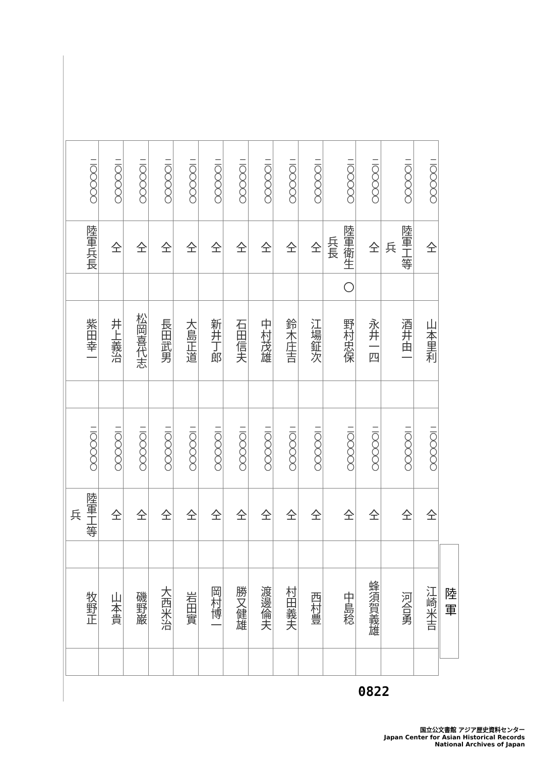| 二〇〇〇〇〇 | 二〇〇〇〇〇 | 二〇〇〇〇〇 | 二〇〇〇〇〇 | 二〇〇〇〇〇 | 二〇〇〇〇〇 | 二〇〇〇〇〇 | 二〇〇〇〇〇 | 二〇〇〇〇〇 | 二〇〇〇〇〇 | 二〇〇〇〇〇 | 二〇〇〇〇〇 | 二〇〇〇〇〇 | 二〇〇〇〇〇 |
| 陸軍兵長 | 仝 | 仝 | 仝 | 仝 | 仝 | 仝 | 仝 | 仝 | 仝 | 陸軍衛生兵長 | 仝 | 陸軍工等兵 | 仝 |
| | | | | | | | | | | 〇 | | | |
| 紫田幸一 | 井上義治 | 松岡喜代志 | 長田武男 | 大島正道 | 新井丁郎 | 石田信夫 | 中村茂雄 | 鈴木庄吉 | 江場鉦次 | 野村忠保 | 永井一四 | 酒井由一 | 山本里利 |
| 二〇〇〇〇〇 | 二〇〇〇〇〇 | 二〇〇〇〇〇 | 二〇〇〇〇〇 | 二〇〇〇〇〇 | 二〇〇〇〇〇 | 二〇〇〇〇〇 | 二〇〇〇〇〇 | 二〇〇〇〇〇 | 二〇〇〇〇〇 | 二〇〇〇〇〇 | 二〇〇〇〇〇 | 二〇〇〇〇〇 | 二〇〇〇〇〇 |
| 陸軍工等兵 | 仝 | 仝 | 仝 | 仝 | 仝 | 仝 | 仝 | 仝 | 仝 | 仝 | 仝 | 仝 | 仝 |
| 牧野正 | 山本貴 | 磯野巌 | 大西米治 | 岩田實 | 岡村博一 | 勝又健雄 | 渡邊倫夫 | 村田義夫 | 西村豊 | 中島稔 | 蜂須賀義雄 | 河合勇 | 江崎米吉 |
陸 軍
0822
国立公文書館 アジア歴史資料センター
Japan Center for Asian Historical Records
National Archives of Japan